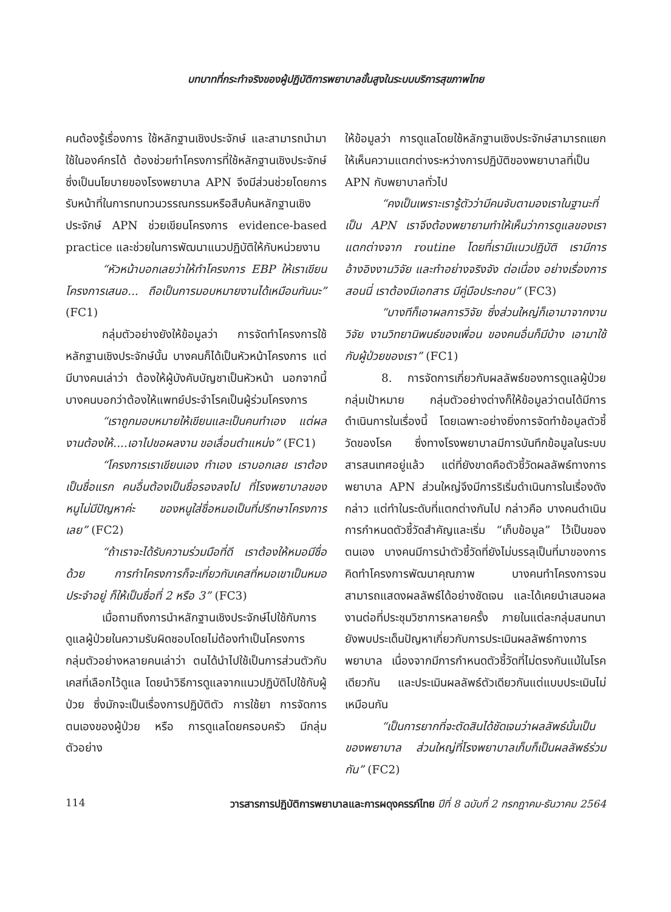บทบาทที่กระทำจริงของผู้ปฏิบัติการพยาบาลขั้นสูงในระบบบริการสุขภาพไทย
คนต้องรู้เรื่องการ ใช้หลักฐานเชิงประจักษ์ และสามารถนำมาใช้ในองค์กรได้ ต้องช่วยทำโครงการที่ใช้หลักฐานเชิงประจักษ์ซึ่งเป็นนโยบายของโรงพยาบาล APN จึงมีส่วนช่วยโดยการรับหน้าที่ในการทบทวนวรรณกรรมหรือสืบค้นหลักฐานเชิงประจักษ์ APN ช่วยเขียนโครงการ evidence-based practice และช่วยในการพัฒนาแนวปฏิบัติให้กับหน่วยงาน
“หัวหน้าบอกเลยว่าให้ทำโครงการ EBP ให้เราเขียนโครงการเสนอ... ถือเป็นการมอบหมายงานได้เหมือนกันนะ” (FC1)
กลุ่มตัวอย่างยังให้ข้อมูลว่า การจัดทำโครงการใช้หลักฐานเชิงประจักษ์นั้น บางคนก็ได้เป็นหัวหน้าโครงการ แต่มีบางคนเล่าว่า ต้องให้ผู้บังคับบัญชาเป็นหัวหน้า นอกจากนี้บางคนบอกว่าต้องให้แพทย์ประจำโรคเป็นผู้ร่วมโครงการ
“เราถูกมอบหมายให้เขียนและเป็นคนทำเอง แต่ผลงานต้องให้....เอาไปขอผลงาน ขอเลื่อนตำแหน่ง” (FC1)
“โครงการเราเขียนเอง ทำเอง เราบอกเลย เราต้องเป็นชื่อแรก คนอื่นต้องเป็นชื่อรองลงไป ที่โรงพยาบาลของหนูไม่มีปัญหาค่ะ ของหนูใส่ชื่อหมอเป็นที่ปรึกษาโครงการเลย” (FC2)
“ถ้าเราจะได้รับความร่วมมือที่ดี เราต้องให้หมอมีชื่อด้วย การทำโครงการก็จะเกี่ยวกับเคสที่หมอเขาเป็นหมอประจำอยู่ ก็ให้เป็นชื่อที่ 2 หรือ 3” (FC3)
เมื่อถามถึงการนำหลักฐานเชิงประจักษ์ไปใช้กับการดูแลผู้ป่วยในความรับผิดชอบโดยไม่ต้องทำเป็นโครงการ กลุ่มตัวอย่างหลายคนเล่าว่า ตนได้นำไปใช้เป็นการส่วนตัวกับเคสที่เลือกไว้ดูแล โดยนำวิธีการดูแลจากแนวปฏิบัติไปใช้กับผู้ป่วย ซึ่งมักจะเป็นเรื่องการปฏิบัติตัว การใช้ยา การจัดการตนเองของผู้ป่วย หรือ การดูแลโดยครอบครัว มีกลุ่มตัวอย่าง
ให้ข้อมูลว่า การดูแลโดยใช้หลักฐานเชิงประจักษ์สามารถแยกให้เห็นความแตกต่างระหว่างการปฏิบัติของพยาบาลที่เป็น APN กับพยาบาลทั่วไป
“คงเป็นเพราะเรารู้ตัวว่ามีคนจับตามองเราในฐานะที่เป็น APN เราจึงต้องพยายามทำให้เห็นว่าการดูแลของเราแตกต่างจาก routine โดยที่เรามีแนวปฏิบัติ เรามีการอ้างอิงงานวิจัย และทำอย่างจริงจัง ต่อเนื่อง อย่างเรื่องการสอนนี่ เราต้องมีเอกสาร มีคู่มือประกอบ” (FC3)
“บางทีก็เอาผลการวิจัย ซึ่งส่วนใหญ่ก็เอามาจากงานวิจัย งานวิทยานิพนธ์ของเพื่อน ของคนอื่นก็มีบ้าง เอามาใช้กับผู้ป่วยของเรา” (FC1)
8. การจัดการเกี่ยวกับผลลัพธ์ของการดูแลผู้ป่วยกลุ่มเป้าหมาย กลุ่มตัวอย่างต่างก็ให้ข้อมูลว่าตนได้มีการดำเนินการในเรื่องนี้ โดยเฉพาะอย่างยิ่งการจัดทำข้อมูลตัวชี้วัดของโรค ซึ่งทางโรงพยาบาลมีการบันทึกข้อมูลในระบบสารสนเทศอยู่แล้ว แต่ที่ยังขาดคือตัวชี้วัดผลลัพธ์ทางการพยาบาล APN ส่วนใหญ่จึงมีการริเริ่มดำเนินการในเรื่องดังกล่าว แต่ทำในระดับที่แตกต่างกันไป กล่าวคือ บางคนดำเนินการกำหนดตัวชี้วัดสำคัญและเริ่ม “เก็บข้อมูล” ไว้เป็นของตนเอง บางคนมีการนำตัวชี้วัดที่ยังไม่บรรลุเป็นที่มาของการคิดทำโครงการพัฒนาคุณภาพ บางคนทำโครงการจนสามารถแสดงผลลัพธ์ได้อย่างชัดเจน และได้เคยนำเสนอผลงานต่อที่ประชุมวิชาการหลายครั้ง ภายในแต่ละกลุ่มสนทนายังพบประเด็นปัญหาเกี่ยวกับการประเมินผลลัพธ์ทางการพยาบาล เนื่องจากมีการกำหนดตัวชี้วัดที่ไม่ตรงกันแม้ในโรคเดียวกัน และประเมินผลลัพธ์ตัวเดียวกันแต่แบบประเมินไม่เหมือนกัน
“เป็นการยากที่จะตัดสินได้ชัดเจนว่าผลลัพธ์นั้นเป็นของพยาบาล ส่วนใหญ่ที่โรงพยาบาลเก็บก็เป็นผลลัพธ์ร่วมกัน” (FC2)
114 วารสารการปฏิบัติการพยาบาลและการผดุงครรภ์ไทย ปีที่ 8 ฉบับที่ 2 กรกฎาคม-ธันวาคม 2564